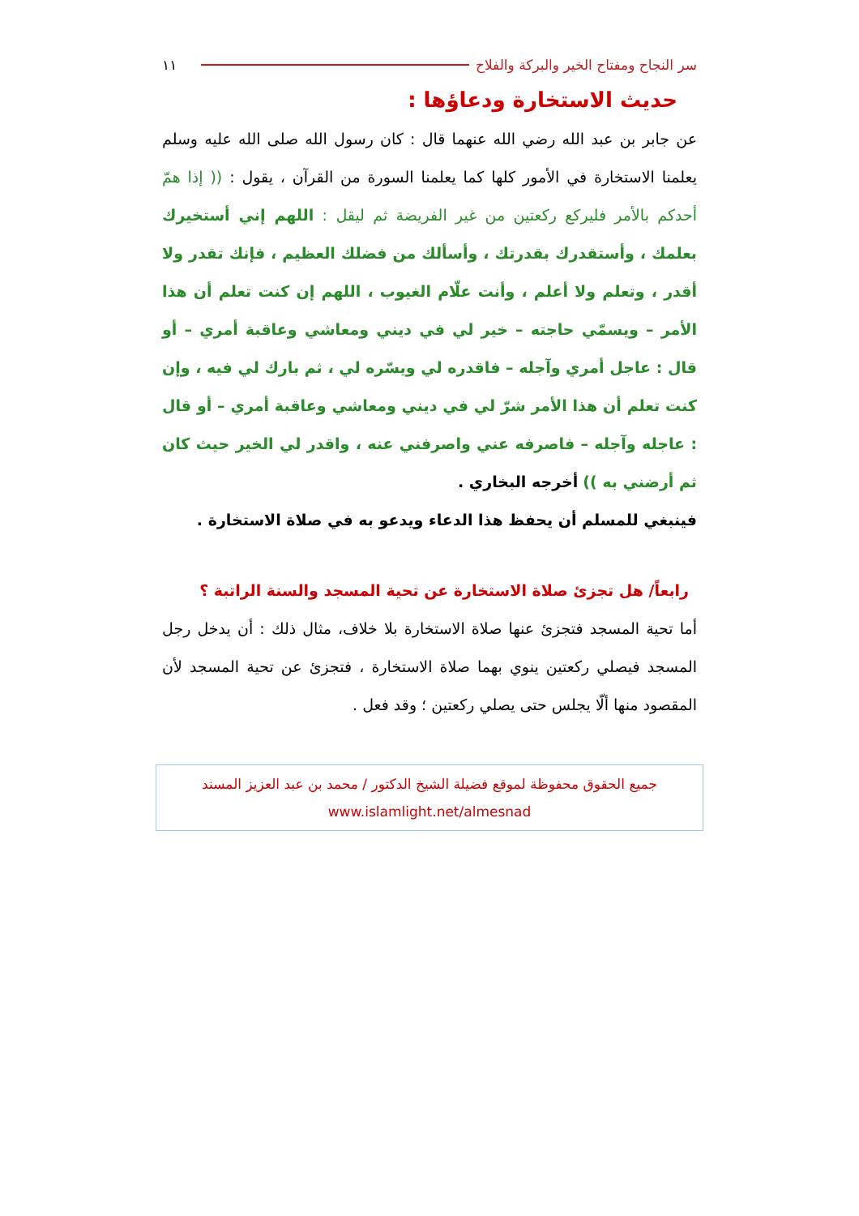سر النجاح ومفتاح الخير والبركة والفلاح ١١
حديث الاستخارة ودعاؤها :
عن جابر بن عبد الله رضي الله عنهما قال : كان رسول الله صلى الله عليه وسلم يعلمنا الاستخارة في الأمور كلها كما يعلمنا السورة من القرآن ، يقول : (( إذا همّ أحدكم بالأمر فليركع ركعتين من غير الفريضة ثم ليقل : اللهم إني أستخيرك بعلمك ، وأستقدرك بقدرتك ، وأسألك من فضلك العظيم ، فإنك تقدر ولا أقدر ، وتعلم ولا أعلم ، وأنت علّام الغيوب ، اللهم إن كنت تعلم أن هذا الأمر – ويسمّي حاجته – خير لي في ديني ومعاشي وعاقبة أمري – أو قال : عاجل أمري وآجله – فاقدره لي ويسّره لي ، ثم بارك لي فيه ، وإن كنت تعلم أن هذا الأمر شرّ لي في ديني ومعاشي وعاقبة أمري – أو قال : عاجله وآجله – فاصرفه عني واصرفني عنه ، واقدر لي الخير حيث كان ثم أرضني به )) أخرجه البخاري .
فينبغي للمسلم أن يحفظ هذا الدعاء ويدعو به في صلاة الاستخارة .
رابعاً/ هل تجزئ صلاة الاستخارة عن تحية المسجد والسنة الراتبة ؟
أما تحية المسجد فتجزئ عنها صلاة الاستخارة بلا خلاف، مثال ذلك : أن يدخل رجل المسجد فيصلي ركعتين ينوي بهما صلاة الاستخارة ، فتجزئ عن تحية المسجد لأن المقصود منها ألّا يجلس حتى يصلي ركعتين ؛ وقد فعل .
جميع الحقوق محفوظة لموقع فضيلة الشيخ الدكتور / محمد بن عبد العزيز المسند
www.islamlight.net/almesnad